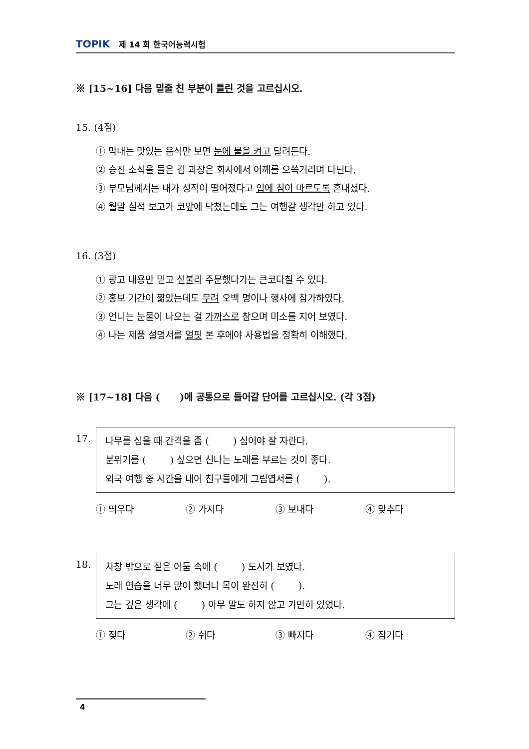TOPIK 제 14 회 한국어능력시험
※ [15~16] 다음 밑줄 친 부분이 틀린 것을 고르십시오.
15. (4점)
① 막내는 맛있는 음식만 보면 눈에 불을 켜고 달려든다.
② 승진 소식을 들은 김 과장은 회사에서 어깨를 으쓱거리며 다닌다.
③ 부모님께서는 내가 성적이 떨어졌다고 입에 침이 마르도록 혼내셨다.
④ 월말 실적 보고가 코앞에 닥쳤는데도 그는 여행갈 생각만 하고 있다.
16. (3점)
① 광고 내용만 믿고 섣불리 주문했다가는 큰코다칠 수 있다.
② 홍보 기간이 짧았는데도 무려 오백 명이나 행사에 참가하였다.
③ 언니는 눈물이 나오는 걸 가까스로 참으며 미소를 지어 보였다.
④ 나는 제품 설명서를 얼핏 본 후에야 사용법을 정확히 이해했다.
※ [17~18] 다음 ( )에 공통으로 들어갈 단어를 고르십시오. (각 3점)
17.
나무를 심을 때 간격을 좀 ( ) 심어야 잘 자란다.
분위기를 ( ) 싶으면 신나는 노래를 부르는 것이 좋다.
외국 여행 중 시간을 내어 친구들에게 그림엽서를 ( ).
① 띄우다 ② 가지다 ③ 보내다 ④ 맞추다
18.
차창 밖으로 짙은 어둠 속에 ( ) 도시가 보였다.
노래 연습을 너무 많이 했더니 목이 완전히 ( ).
그는 깊은 생각에 ( ) 아무 말도 하지 않고 가만히 있었다.
① 젖다 ② 쉬다 ③ 빠지다 ④ 잠기다
4